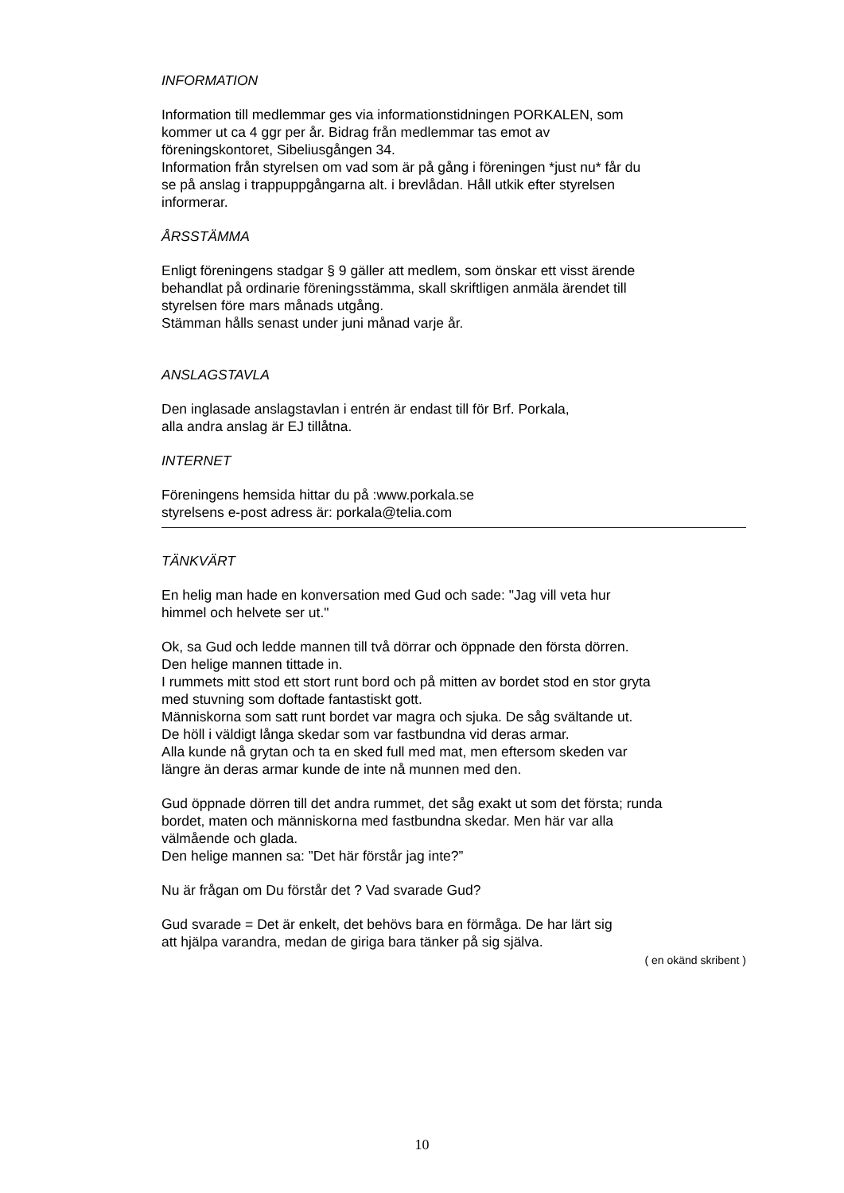INFORMATION
Information till medlemmar ges via informationstidningen PORKALEN, som
kommer ut ca 4 ggr per år. Bidrag från medlemmar tas emot av
föreningskontoret, Sibeliusgången 34.
Information från styrelsen om vad som är på gång i föreningen *just nu* får du
se på anslag i trappuppgångarna alt. i brevlådan. Håll utkik efter styrelsen
informerar.
ÅRSSTÄMMA
Enligt föreningens stadgar § 9 gäller att medlem, som önskar ett visst ärende
behandlat på ordinarie föreningsstämma, skall skriftligen anmäla ärendet till
styrelsen före mars månads utgång.
Stämman hålls senast under juni månad varje år.
ANSLAGSTAVLA
Den inglasade anslagstavlan i entrén är endast till för Brf. Porkala,
alla andra anslag är EJ tillåtna.
INTERNET
Föreningens hemsida hittar du på :www.porkala.se
styrelsens e-post adress är: porkala@telia.com
TÄNKVÄRT
En helig man hade en konversation med Gud och sade: "Jag vill veta hur
himmel och helvete ser ut."
Ok, sa Gud och ledde mannen till två dörrar och öppnade den första dörren.
Den helige mannen tittade in.
I rummets mitt stod ett stort runt bord och på mitten av bordet stod en stor gryta
med stuvning som doftade fantastiskt gott.
Människorna som satt runt bordet var magra och sjuka. De såg svältande ut.
De höll i väldigt långa skedar som var fastbundna vid deras armar.
Alla kunde nå grytan och ta en sked full med mat, men eftersom skeden var
längre än deras armar kunde de inte nå munnen med den.
Gud öppnade dörren till det andra rummet, det såg exakt ut som det första; runda
bordet, maten och människorna med fastbundna skedar. Men här var alla
välmående och glada.
Den helige mannen sa: ”Det här förstår jag inte?”
Nu är frågan om Du förstår det ? Vad svarade Gud?
Gud svarade = Det är enkelt, det behövs bara en förmåga. De har lärt sig
att hjälpa varandra, medan de giriga bara tänker på sig själva.
( en okänd skribent )
10